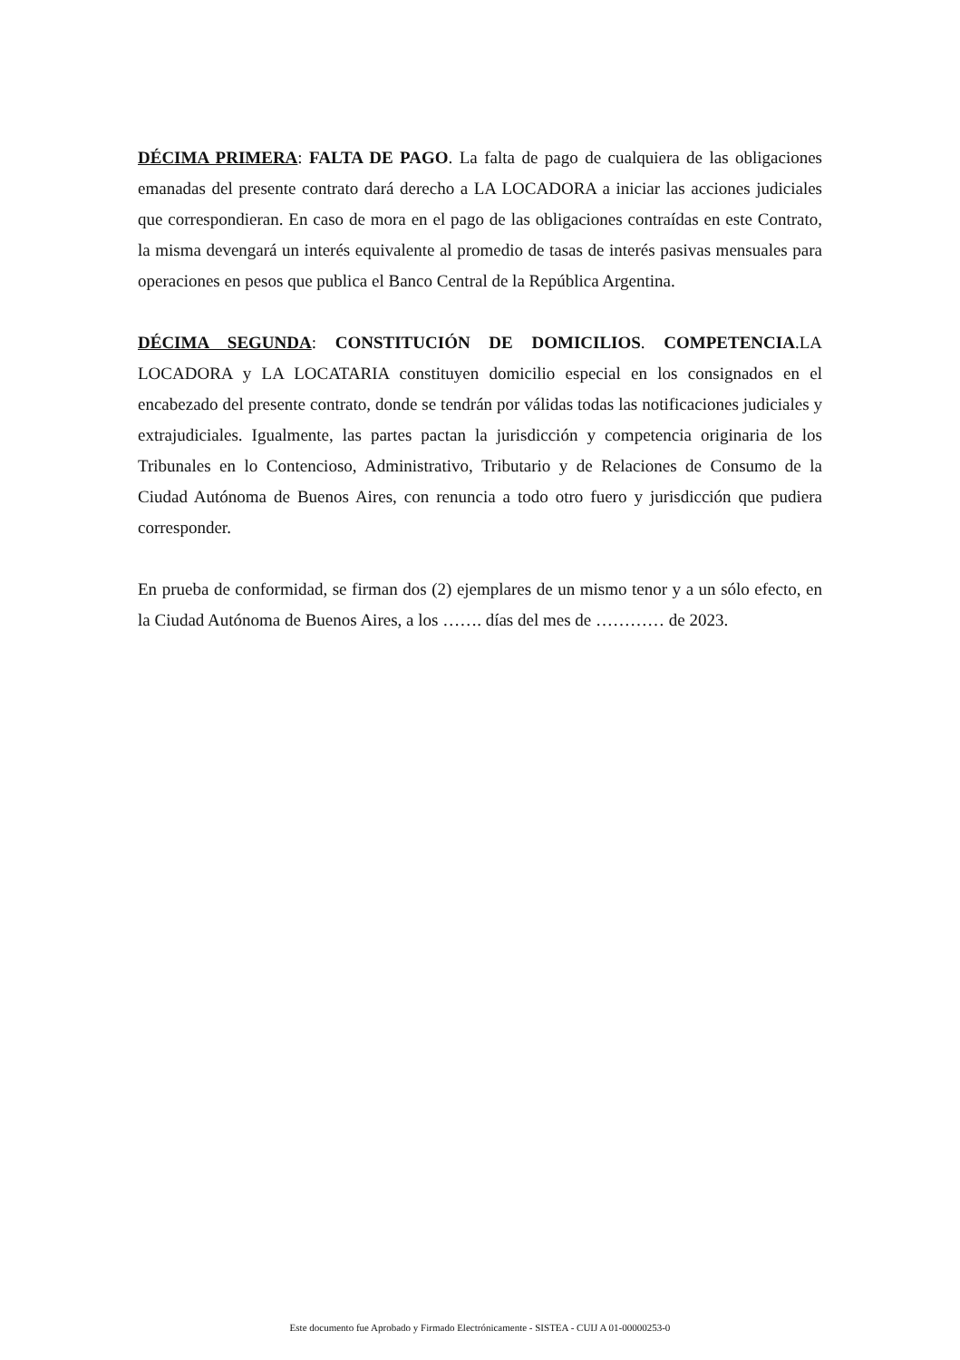DÉCIMA PRIMERA: FALTA DE PAGO. La falta de pago de cualquiera de las obligaciones emanadas del presente contrato dará derecho a LA LOCADORA a iniciar las acciones judiciales que correspondieran. En caso de mora en el pago de las obligaciones contraídas en este Contrato, la misma devengará un interés equivalente al promedio de tasas de interés pasivas mensuales para operaciones en pesos que publica el Banco Central de la República Argentina.
DÉCIMA SEGUNDA: CONSTITUCIÓN DE DOMICILIOS. COMPETENCIA.LA LOCADORA y LA LOCATARIA constituyen domicilio especial en los consignados en el encabezado del presente contrato, donde se tendrán por válidas todas las notificaciones judiciales y extrajudiciales. Igualmente, las partes pactan la jurisdicción y competencia originaria de los Tribunales en lo Contencioso, Administrativo, Tributario y de Relaciones de Consumo de la Ciudad Autónoma de Buenos Aires, con renuncia a todo otro fuero y jurisdicción que pudiera corresponder.
En prueba de conformidad, se firman dos (2) ejemplares de un mismo tenor y a un sólo efecto, en la Ciudad Autónoma de Buenos Aires, a los ……. días del mes de ………… de 2023.
Este documento fue Aprobado y Firmado Electrónicamente - SISTEA - CUIJ A 01-00000253-0